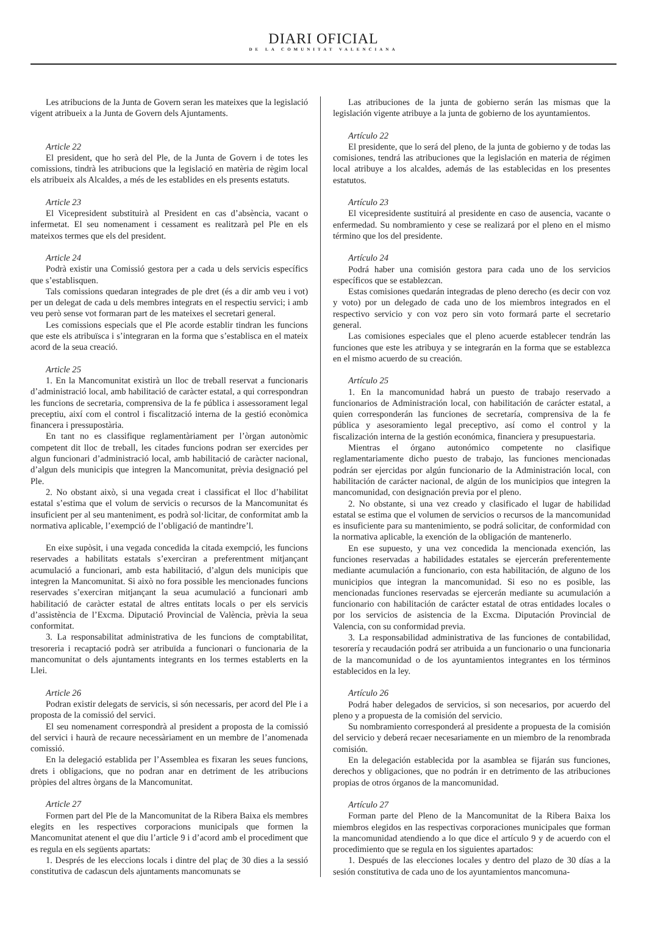DIARI OFICIAL
DE LA COMUNITAT VALENCIANA
Les atribucions de la Junta de Govern seran les mateixes que la legislació vigent atribueix a la Junta de Govern dels Ajuntaments.
Article 22
El president, que ho serà del Ple, de la Junta de Govern i de totes les comissions, tindrà les atribucions que la legislació en matèria de règim local els atribueix als Alcaldes, a més de les establides en els presents estatuts.
Article 23
El Vicepresident substituirà al President en cas d’absència, vacant o infermetat. El seu nomenament i cessament es realitzarà pel Ple en els mateixos termes que els del president.
Article 24
Podrà existir una Comissió gestora per a cada u dels servicis específics que s’establisquen.
Tals comissions quedaran integrades de ple dret (és a dir amb veu i vot) per un delegat de cada u dels membres integrats en el respectiu servici; i amb veu però sense vot formaran part de les mateixes el secretari general.
Les comissions especials que el Ple acorde establir tindran les funcions que este els atribuïsca i s’integraran en la forma que s’establisca en el mateix acord de la seua creació.
Article 25
1. En la Mancomunitat existirà un lloc de treball reservat a funcionaris d’administració local, amb habilitació de caràcter estatal, a qui correspondran les funcions de secretaria, comprensiva de la fe pública i assessorament legal preceptiu, així com el control i fiscalització interna de la gestió econòmica financera i pressupostària.
En tant no es classifique reglamentàriament per l’òrgan autonòmic competent dit lloc de treball, les citades funcions podran ser exercides per algun funcionari d’administració local, amb habilitació de caràcter nacional, d’algun dels municipis que integren la Mancomunitat, prèvia designació pel Ple.
2. No obstant això, si una vegada creat i classificat el lloc d’habilitat estatal s’estima que el volum de servicis o recursos de la Mancomunitat és insuficient per al seu manteniment, es podrà sol·licitar, de conformitat amb la normativa aplicable, l’exempció de l’obligació de mantindre’l.
En eixe supòsit, i una vegada concedida la citada exempció, les funcions reservades a habilitats estatals s’exerciran a preferentment mitjançant acumulació a funcionari, amb esta habilitació, d’algun dels municipis que integren la Mancomunitat. Si això no fora possible les mencionades funcions reservades s’exerciran mitjançant la seua acumulació a funcionari amb habilitació de caràcter estatal de altres entitats locals o per els servicis d’assistència de l’Excma. Diputació Provincial de València, prèvia la seua conformitat.
3. La responsabilitat administrativa de les funcions de comptabilitat, tresoreria i recaptació podrà ser atribuïda a funcionari o funcionaria de la mancomunitat o dels ajuntaments integrants en los termes establerts en la Llei.
Article 26
Podran existir delegats de servicis, si són necessaris, per acord del Ple i a proposta de la comissió del servici.
El seu nomenament correspondrà al president a proposta de la comissió del servici i haurà de recaure necessàriament en un membre de l’anomenada comissió.
En la delegació establida per l’Assemblea es fixaran les seues funcions, drets i obligacions, que no podran anar en detriment de les atribucions pròpies del altres òrgans de la Mancomunitat.
Article 27
Formen part del Ple de la Mancomunitat de la Ribera Baixa els membres elegits en les respectives corporacions municipals que formen la Mancomunitat atenent el que diu l’article 9 i d’acord amb el procediment que es regula en els següents apartats:
1. Després de les eleccions locals i dintre del plaç de 30 dies a la sessió constitutiva de cadascun dels ajuntaments mancomunats se
Las atribuciones de la junta de gobierno serán las mismas que la legislación vigente atribuye a la junta de gobierno de los ayuntamientos.
Artículo 22
El presidente, que lo será del pleno, de la junta de gobierno y de todas las comisiones, tendrá las atribuciones que la legislación en materia de régimen local atribuye a los alcaldes, además de las establecidas en los presentes estatutos.
Artículo 23
El vicepresidente sustituirá al presidente en caso de ausencia, vacante o enfermedad. Su nombramiento y cese se realizará por el pleno en el mismo término que los del presidente.
Artículo 24
Podrá haber una comisión gestora para cada uno de los servicios específicos que se establezcan.
Estas comisiones quedarán integradas de pleno derecho (es decir con voz y voto) por un delegado de cada uno de los miembros integrados en el respectivo servicio y con voz pero sin voto formará parte el secretario general.
Las comisiones especiales que el pleno acuerde establecer tendrán las funciones que este les atribuya y se integrarán en la forma que se establezca en el mismo acuerdo de su creación.
Artículo 25
1. En la mancomunidad habrá un puesto de trabajo reservado a funcionarios de Administración local, con habilitación de carácter estatal, a quien corresponderán las funciones de secretaría, comprensiva de la fe pública y asesoramiento legal preceptivo, así como el control y la fiscalización interna de la gestión económica, financiera y presupuestaria.
Mientras el órgano autonómico competente no clasifique reglamentariamente dicho puesto de trabajo, las funciones mencionadas podrán ser ejercidas por algún funcionario de la Administración local, con habilitación de carácter nacional, de algún de los municipios que integren la mancomunidad, con designación previa por el pleno.
2. No obstante, si una vez creado y clasificado el lugar de habilidad estatal se estima que el volumen de servicios o recursos de la mancomunidad es insuficiente para su mantenimiento, se podrá solicitar, de conformidad con la normativa aplicable, la exención de la obligación de mantenerlo.
En ese supuesto, y una vez concedida la mencionada exención, las funciones reservadas a habilidades estatales se ejercerán preferentemente mediante acumulación a funcionario, con esta habilitación, de alguno de los municipios que integran la mancomunidad. Si eso no es posible, las mencionadas funciones reservadas se ejercerán mediante su acumulación a funcionario con habilitación de carácter estatal de otras entidades locales o por los servicios de asistencia de la Excma. Diputación Provincial de Valencia, con su conformidad previa.
3. La responsabilidad administrativa de las funciones de contabilidad, tesorería y recaudación podrá ser atribuida a un funcionario o una funcionaria de la mancomunidad o de los ayuntamientos integrantes en los términos establecidos en la ley.
Artículo 26
Podrá haber delegados de servicios, si son necesarios, por acuerdo del pleno y a propuesta de la comisión del servicio.
Su nombramiento corresponderá al presidente a propuesta de la comisión del servicio y deberá recaer necesariamente en un miembro de la renombrada comisión.
En la delegación establecida por la asamblea se fijarán sus funciones, derechos y obligaciones, que no podrán ir en detrimento de las atribuciones propias de otros órganos de la mancomunidad.
Artículo 27
Forman parte del Pleno de la Mancomunitat de la Ribera Baixa los miembros elegidos en las respectivas corporaciones municipales que forman la mancomunidad atendiendo a lo que dice el artículo 9 y de acuerdo con el procedimiento que se regula en los siguientes apartados:
1. Después de las elecciones locales y dentro del plazo de 30 días a la sesión constitutiva de cada uno de los ayuntamientos mancomuna-